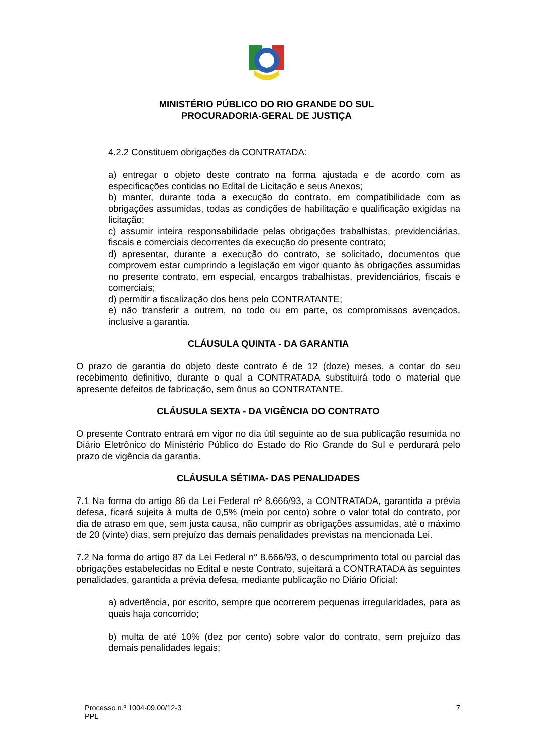MINISTÉRIO PÚBLICO DO RIO GRANDE DO SUL
PROCURADORIA-GERAL DE JUSTIÇA
4.2.2 Constituem obrigações da CONTRATADA:
a) entregar o objeto deste contrato na forma ajustada e de acordo com as especificações contidas no Edital de Licitação e seus Anexos;
b) manter, durante toda a execução do contrato, em compatibilidade com as obrigações assumidas, todas as condições de habilitação e qualificação exigidas na licitação;
c) assumir inteira responsabilidade pelas obrigações trabalhistas, previdenciárias, fiscais e comerciais decorrentes da execução do presente contrato;
d) apresentar, durante a execução do contrato, se solicitado, documentos que comprovem estar cumprindo a legislação em vigor quanto às obrigações assumidas no presente contrato, em especial, encargos trabalhistas, previdenciários, fiscais e comerciais;
d) permitir a fiscalização dos bens pelo CONTRATANTE;
e) não transferir a outrem, no todo ou em parte, os compromissos avençados, inclusive a garantia.
CLÁUSULA QUINTA - DA GARANTIA
O prazo de garantia do objeto deste contrato é de 12 (doze) meses, a contar do seu recebimento definitivo, durante o qual a CONTRATADA substituirá todo o material que apresente defeitos de fabricação, sem ônus ao CONTRATANTE.
CLÁUSULA SEXTA - DA VIGÊNCIA DO CONTRATO
O presente Contrato entrará em vigor no dia útil seguinte ao de sua publicação resumida no Diário Eletrônico do Ministério Público do Estado do Rio Grande do Sul e perdurará pelo prazo de vigência da garantia.
CLÁUSULA SÉTIMA- DAS PENALIDADES
7.1 Na forma do artigo 86 da Lei Federal nº 8.666/93, a CONTRATADA, garantida a prévia defesa, ficará sujeita à multa de 0,5% (meio por cento) sobre o valor total do contrato, por dia de atraso em que, sem justa causa, não cumprir as obrigações assumidas, até o máximo de 20 (vinte) dias, sem prejuízo das demais penalidades previstas na mencionada Lei.
7.2 Na forma do artigo 87 da Lei Federal n° 8.666/93, o descumprimento total ou parcial das obrigações estabelecidas no Edital e neste Contrato, sujeitará a CONTRATADA às seguintes penalidades, garantida a prévia defesa, mediante publicação no Diário Oficial:
a) advertência, por escrito, sempre que ocorrerem pequenas irregularidades, para as quais haja concorrido;
b) multa de até 10% (dez por cento) sobre valor do contrato, sem prejuízo das demais penalidades legais;
Processo n.º 1004-09.00/12-3 7
PPL